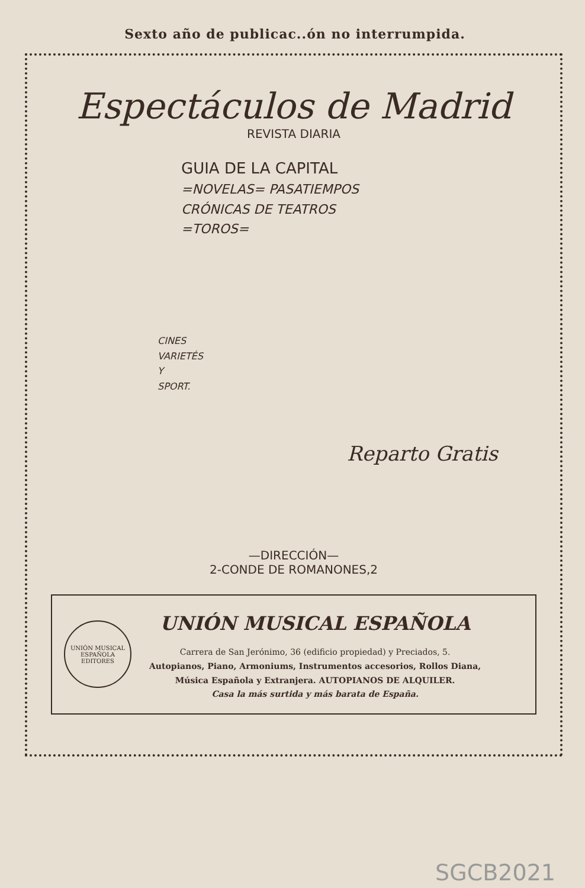Sexto año de publicac..ón no interrumpida.
Espectáculos de Madrid
REVISTA DIARIA
GUIA DE LA CAPITAL
=NOVELAS= PASATIEMPOS
CRÓNICAS DE TEATROS
=TOROS=
CINES
VARIETÉS
Y
SPORT.
Reparto Gratis
—DIRECCIÓN—
2-CONDE DE ROMANONES,2
UNIÓN MUSICAL ESPAÑOLA
EDITORES
UNIÓN MUSICAL ESPAÑOLA
Carrera de San Jerónimo, 36 (edificio propiedad) y Preciados, 5.
Autopianos, Piano, Armoniums, Instrumentos accesorios, Rollos Diana,
Música Española y Extranjera. AUTOPIANOS DE ALQUILER.
Casa la más surtida y más barata de España.
SGCB2021